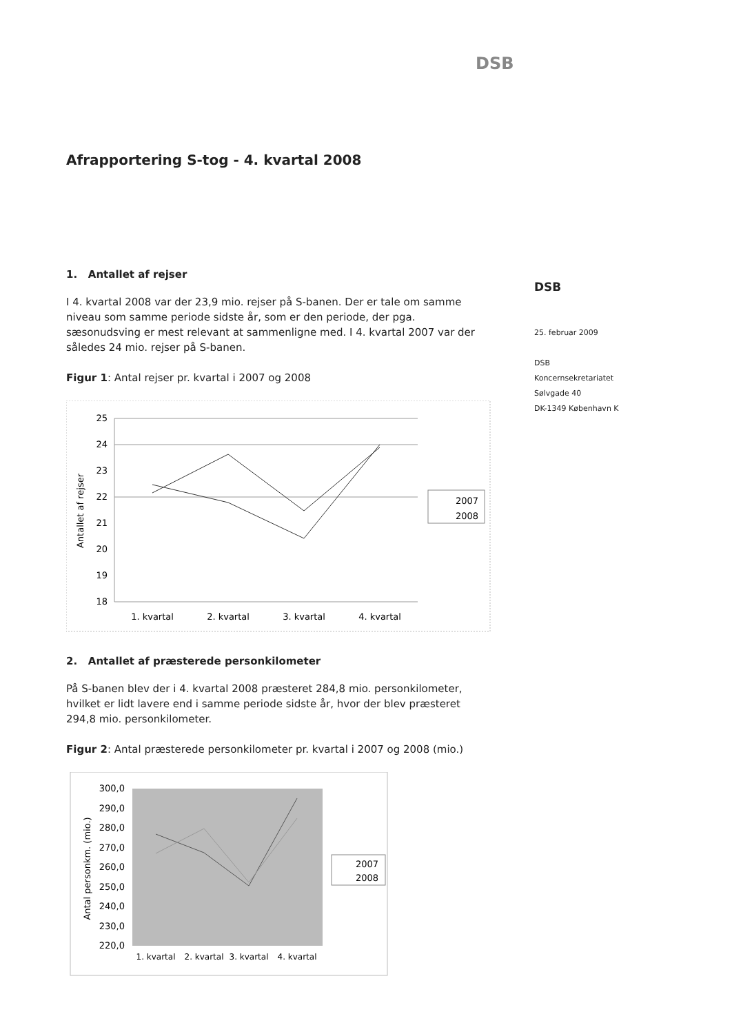DSB
Afrapportering S-tog - 4. kvartal 2008
1. Antallet af rejser
I 4. kvartal 2008 var der 23,9 mio. rejser på S-banen. Der er tale om samme niveau som samme periode sidste år, som er den periode, der pga. sæsonudsving er mest relevant at sammenligne med. I 4. kvartal 2007 var der således 24 mio. rejser på S-banen.
Figur 1: Antal rejser pr. kvartal i 2007 og 2008
25
24
23
22
21
20
19
18
Antallet af rejser
1. kvartal
2. kvartal
3. kvartal
4. kvartal
2007
2008
2. Antallet af præsterede personkilometer
På S-banen blev der i 4. kvartal 2008 præsteret 284,8 mio. personkilometer, hvilket er lidt lavere end i samme periode sidste år, hvor der blev præsteret 294,8 mio. personkilometer.
Figur 2: Antal præsterede personkilometer pr. kvartal i 2007 og 2008 (mio.)
300,0
290,0
280,0
270,0
260,0
250,0
240,0
230,0
220,0
Antal personkm. (mio.)
1. kvartal
2. kvartal
3. kvartal
4. kvartal
2007
2008
DSB
25. februar 2009
DSB
Koncernsekretariatet
Sølvgade 40
DK-1349 København K